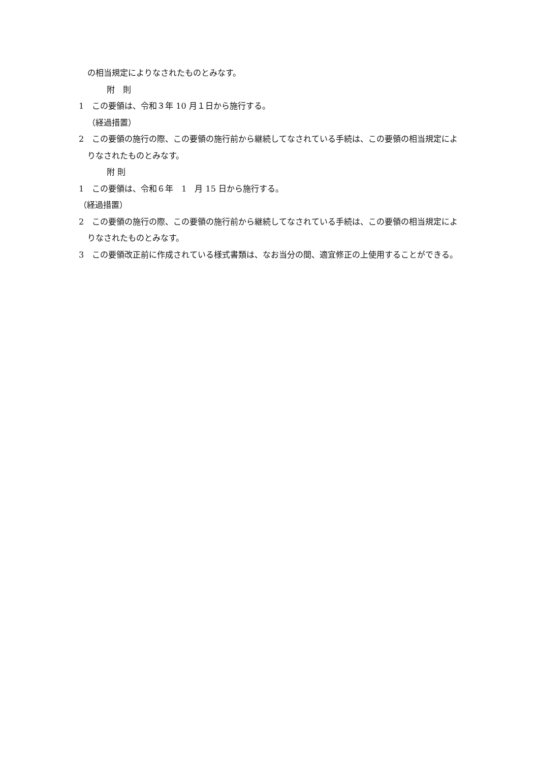の相当規定によりなされたものとみなす。
附　則
1　この要領は、令和３年 10 月１日から施行する。
（経過措置）
2　この要領の施行の際、この要領の施行前から継続してなされている手続は、この要領の相当規定によりなされたものとみなす。
附 則
1　この要領は、令和６年　1　月 15 日から施行する。
（経過措置）
2　この要領の施行の際、この要領の施行前から継続してなされている手続は、この要領の相当規定によりなされたものとみなす。
3　この要領改正前に作成されている様式書類は、なお当分の間、適宜修正の上使用することができる。